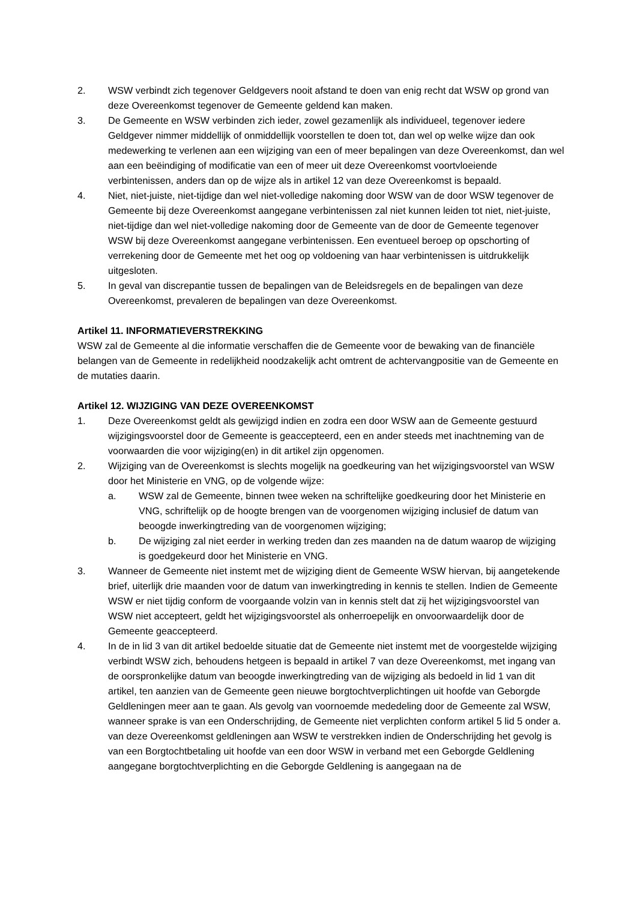2. WSW verbindt zich tegenover Geldgevers nooit afstand te doen van enig recht dat WSW op grond van deze Overeenkomst tegenover de Gemeente geldend kan maken.
3. De Gemeente en WSW verbinden zich ieder, zowel gezamenlijk als individueel, tegenover iedere Geldgever nimmer middellijk of onmiddellijk voorstellen te doen tot, dan wel op welke wijze dan ook medewerking te verlenen aan een wijziging van een of meer bepalingen van deze Overeenkomst, dan wel aan een beëindiging of modificatie van een of meer uit deze Overeenkomst voortvloeiende verbintenissen, anders dan op de wijze als in artikel 12 van deze Overeenkomst is bepaald.
4. Niet, niet-juiste, niet-tijdige dan wel niet-volledige nakoming door WSW van de door WSW tegenover de Gemeente bij deze Overeenkomst aangegane verbintenissen zal niet kunnen leiden tot niet, niet-juiste, niet-tijdige dan wel niet-volledige nakoming door de Gemeente van de door de Gemeente tegenover WSW bij deze Overeenkomst aangegane verbintenissen. Een eventueel beroep op opschorting of verrekening door de Gemeente met het oog op voldoening van haar verbintenissen is uitdrukkelijk uitgesloten.
5. In geval van discrepantie tussen de bepalingen van de Beleidsregels en de bepalingen van deze Overeenkomst, prevaleren de bepalingen van deze Overeenkomst.
Artikel 11. INFORMATIEVERSTREKKING
WSW zal de Gemeente al die informatie verschaffen die de Gemeente voor de bewaking van de financiële belangen van de Gemeente in redelijkheid noodzakelijk acht omtrent de achtervangpositie van de Gemeente en de mutaties daarin.
Artikel 12. WIJZIGING VAN DEZE OVEREENKOMST
1. Deze Overeenkomst geldt als gewijzigd indien en zodra een door WSW aan de Gemeente gestuurd wijzigingsvoorstel door de Gemeente is geaccepteerd, een en ander steeds met inachtneming van de voorwaarden die voor wijziging(en) in dit artikel zijn opgenomen.
2. Wijziging van de Overeenkomst is slechts mogelijk na goedkeuring van het wijzigingsvoorstel van WSW door het Ministerie en VNG, op de volgende wijze:
a. WSW zal de Gemeente, binnen twee weken na schriftelijke goedkeuring door het Ministerie en VNG, schriftelijk op de hoogte brengen van de voorgenomen wijziging inclusief de datum van beoogde inwerkingtreding van de voorgenomen wijziging;
b. De wijziging zal niet eerder in werking treden dan zes maanden na de datum waarop de wijziging is goedgekeurd door het Ministerie en VNG.
3. Wanneer de Gemeente niet instemt met de wijziging dient de Gemeente WSW hiervan, bij aangetekende brief, uiterlijk drie maanden voor de datum van inwerkingtreding in kennis te stellen. Indien de Gemeente WSW er niet tijdig conform de voorgaande volzin van in kennis stelt dat zij het wijzigingsvoorstel van WSW niet accepteert, geldt het wijzigingsvoorstel als onherroepelijk en onvoorwaardelijk door de Gemeente geaccepteerd.
4. In de in lid 3 van dit artikel bedoelde situatie dat de Gemeente niet instemt met de voorgestelde wijziging verbindt WSW zich, behoudens hetgeen is bepaald in artikel 7 van deze Overeenkomst, met ingang van de oorspronkelijke datum van beoogde inwerkingtreding van de wijziging als bedoeld in lid 1 van dit artikel, ten aanzien van de Gemeente geen nieuwe borgtochtverplichtingen uit hoofde van Geborgde Geldleningen meer aan te gaan. Als gevolg van voornoemde mededeling door de Gemeente zal WSW, wanneer sprake is van een Onderschrijding, de Gemeente niet verplichten conform artikel 5 lid 5 onder a. van deze Overeenkomst geldleningen aan WSW te verstrekken indien de Onderschrijding het gevolg is van een Borgtochtbetaling uit hoofde van een door WSW in verband met een Geborgde Geldlening aangegane borgtochtverplichting en die Geborgde Geldlening is aangegaan na de